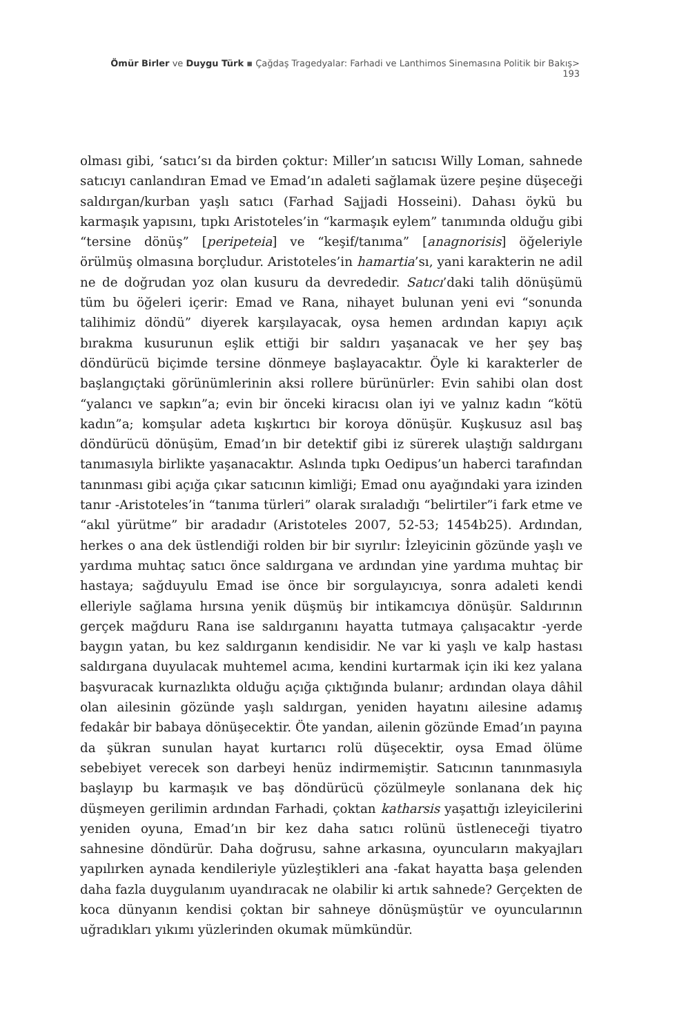Ömür Birler ve Duygu Türk ▪ Çağdaş Tragedyalar: Farhadi ve Lanthimos Sinemasına Politik bir Bakış> 193
olması gibi, ‘satıcı’sı da birden çoktur: Miller’ın satıcısı Willy Loman, sahnede satıcıyı canlandıran Emad ve Emad’ın adaleti sağlamak üzere peşine düşeceği saldırgan/kurban yaşlı satıcı (Farhad Sajjadi Hosseini). Dahası öykü bu karmaşık yapısını, tıpkı Aristoteles’in “karmaşık eylem” tanımında olduğu gibi “tersine dönüş” [peripeteia] ve “keşif/tanıma” [anagnorisis] öğeleriyle örülmüş olmasına borçludur. Aristoteles’in hamartia’sı, yani karakterin ne adil ne de doğrudan yoz olan kusuru da devrededir. Satıcı’daki talih dönüşümü tüm bu öğeleri içerir: Emad ve Rana, nihayet bulunan yeni evi “sonunda talihimiz döndü” diyerek karşılayacak, oysa hemen ardından kapıyı açık bırakma kusurunun eşlik ettiği bir saldırı yaşanacak ve her şey baş döndürücü biçimde tersine dönmeye başlayacaktır. Öyle ki karakterler de başlangıçtaki görünümlerinin aksi rollere bürünürler: Evin sahibi olan dost “yalancı ve sapkın”a; evin bir önceki kiracısı olan iyi ve yalnız kadın “kötü kadın”a; komşular adeta kışkırtıcı bir koroya dönüşür. Kuşkusuz asıl baş döndürücü dönüşüm, Emad’ın bir detektif gibi iz sürerek ulaştığı saldırganı tanımasıyla birlikte yaşanacaktır. Aslında tıpkı Oedipus’un haberci tarafından tanınması gibi açığa çıkar satıcının kimliği; Emad onu ayağındaki yara izinden tanır -Aristoteles’in “tanıma türleri” olarak sıraladığı “belirtiler”i fark etme ve “akıl yürütme” bir aradadır (Aristoteles 2007, 52-53; 1454b25). Ardından, herkes o ana dek üstlendiği rolden bir bir sıyrılır: İzleyicinin gözünde yaşlı ve yardıma muhtaç satıcı önce saldırgana ve ardından yine yardıma muhtaç bir hastaya; sağduyulu Emad ise önce bir sorgulayıcıya, sonra adaleti kendi elleriyle sağlama hırsına yenik düşmüş bir intikamcıya dönüşür. Saldırının gerçek mağduru Rana ise saldırganını hayatta tutmaya çalışacaktır -yerde baygın yatan, bu kez saldırganın kendisidir. Ne var ki yaşlı ve kalp hastası saldırgana duyulacak muhtemel acıma, kendini kurtarmak için iki kez yalana başvuracak kurnazlıkta olduğu açığa çıktığında bulanır; ardından olaya dâhil olan ailesinin gözünde yaşlı saldırgan, yeniden hayatını ailesine adamış fedakâr bir babaya dönüşecektir. Öte yandan, ailenin gözünde Emad’ın payına da şükran sunulan hayat kurtarıcı rolü düşecektir, oysa Emad ölüme sebebiyet verecek son darbeyi henüz indirmemiştir. Satıcının tanınmasıyla başlayıp bu karmaşık ve baş döndürücü çözülmeyle sonlanana dek hiç düşmeyen gerilimin ardından Farhadi, çoktan katharsis yaşattığı izleyicilerini yeniden oyuna, Emad’ın bir kez daha satıcı rolünü üstleneceği tiyatro sahnesine döndürür. Daha doğrusu, sahne arkasına, oyuncuların makyajları yapılırken aynada kendileriyle yüzleştikleri ana -fakat hayatta başa gelenden daha fazla duygulanım uyandıracak ne olabilir ki artık sahnede? Gerçekten de koca dünyanın kendisi çoktan bir sahneye dönüşmüştür ve oyuncularının uğradıkları yıkımı yüzlerinden okumak mümkündür.